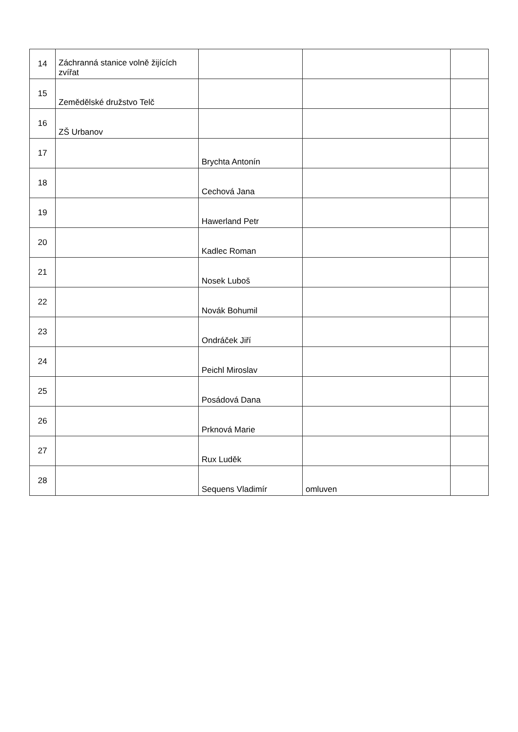| 14 | Záchranná stanice volně žijících zvířat | | | |
| 15 | Zemědělské družstvo Telč | | | |
| 16 | ZŠ Urbanov | | | |
| 17 | | Brychta Antonín | | |
| 18 | | Cechová Jana | | |
| 19 | | Hawerland Petr | | |
| 20 | | Kadlec Roman | | |
| 21 | | Nosek Luboš | | |
| 22 | | Novák Bohumil | | |
| 23 | | Ondráček Jiří | | |
| 24 | | Peichl Miroslav | | |
| 25 | | Posádová Dana | | |
| 26 | | Prknová Marie | | |
| 27 | | Rux Luděk | | |
| 28 | | Sequens Vladimír | omluven | |